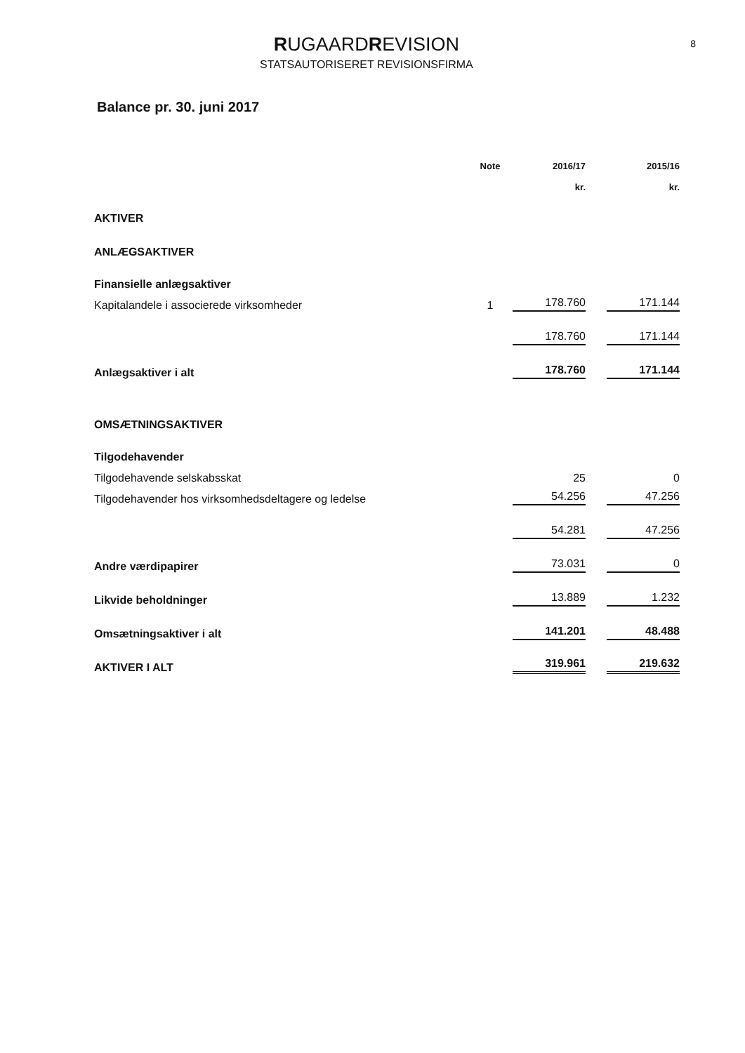RUGAARDREVISION
STATSAUTORISERET REVISIONSFIRMA
8
Balance pr. 30. juni 2017
| | Note | 2016/17 | | 2015/16 |
| --- | --- | --- | --- | --- |
| | | kr. | | kr. |
| AKTIVER | | | | |
| ANLÆGSAKTIVER | | | | |
| Finansielle anlægsaktiver | | | | |
| Kapitalandele i associerede virksomheder | 1 | 178.760 | | 171.144 |
| | | 178.760 | | 171.144 |
| Anlægsaktiver i alt | | 178.760 | | 171.144 |
| OMSÆTNINGSAKTIVER | | | | |
| Tilgodehavender | | | | |
| Tilgodehavende selskabsskat | | 25 | | 0 |
| Tilgodehavender hos virksomhedsdeltagere og ledelse | | 54.256 | | 47.256 |
| | | 54.281 | | 47.256 |
| Andre værdipapirer | | 73.031 | | 0 |
| Likvide beholdninger | | 13.889 | | 1.232 |
| Omsætningsaktiver i alt | | 141.201 | | 48.488 |
| AKTIVER I ALT | | 319.961 | | 219.632 |